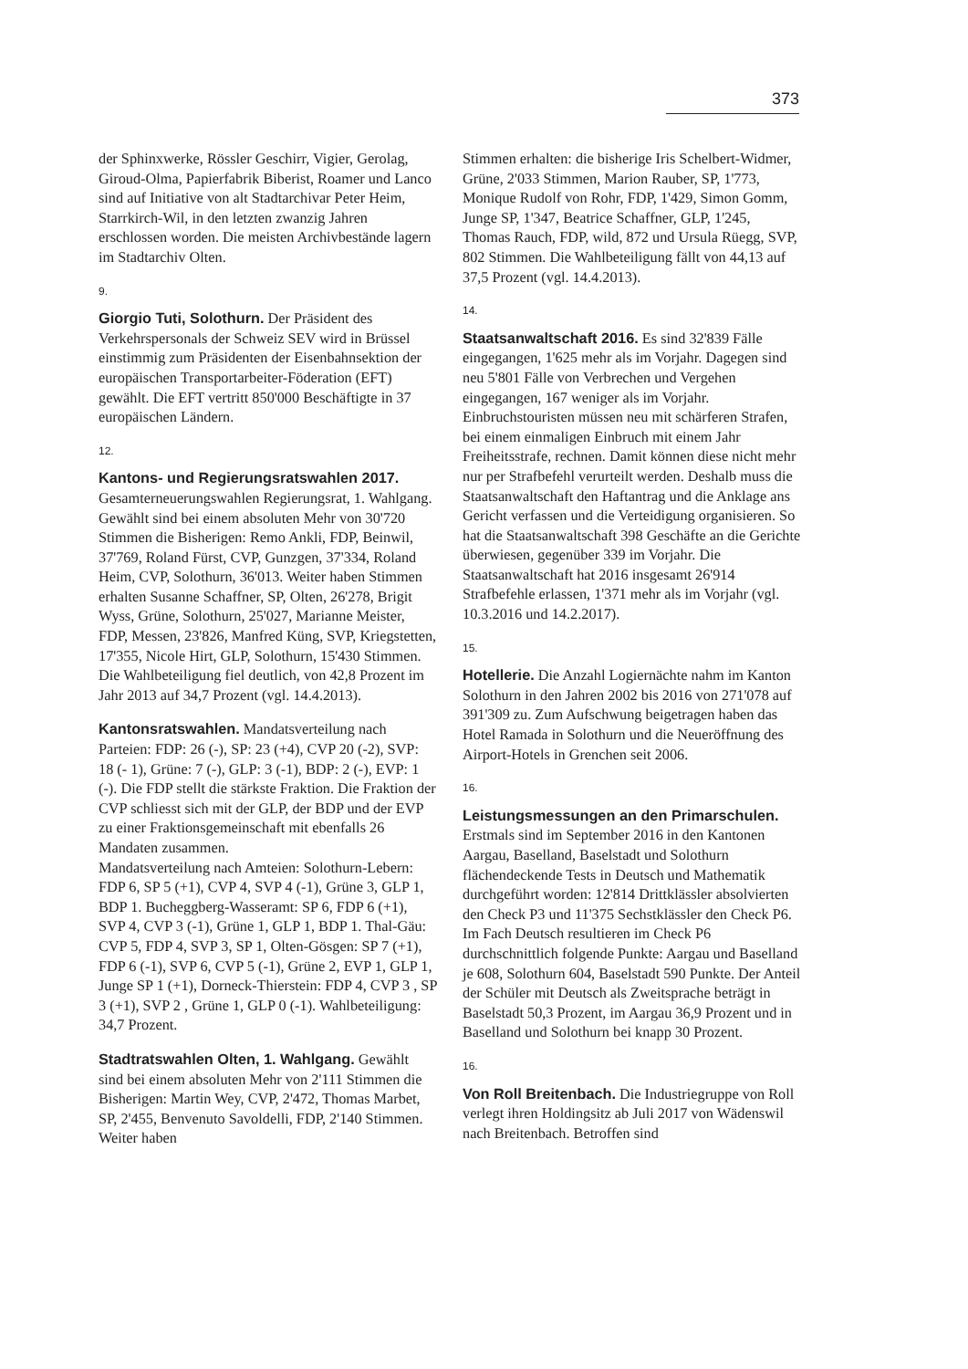373
der Sphinxwerke, Rössler Geschirr, Vigier, Gerolag, Giroud-Olma, Papierfabrik Biberist, Roamer und Lanco sind auf Initiative von alt Stadtarchivar Peter Heim, Starrkirch-Wil, in den letzten zwanzig Jahren erschlossen worden. Die meisten Archivbestände lagern im Stadtarchiv Olten.
9.
Giorgio Tuti, Solothurn. Der Präsident des Verkehrspersonals der Schweiz SEV wird in Brüssel einstimmig zum Präsidenten der Eisenbahnsektion der europäischen Transportarbeiter-Föderation (EFT) gewählt. Die EFT vertritt 850'000 Beschäftigte in 37 europäischen Ländern.
12.
Kantons- und Regierungsratswahlen 2017. Gesamterneuerungswahlen Regierungsrat, 1. Wahlgang. Gewählt sind bei einem absoluten Mehr von 30'720 Stimmen die Bisherigen: Remo Ankli, FDP, Beinwil, 37'769, Roland Fürst, CVP, Gunzgen, 37'334, Roland Heim, CVP, Solothurn, 36'013. Weiter haben Stimmen erhalten Susanne Schaffner, SP, Olten, 26'278, Brigit Wyss, Grüne, Solothurn, 25'027, Marianne Meister, FDP, Messen, 23'826, Manfred Küng, SVP, Kriegstetten, 17'355, Nicole Hirt, GLP, Solothurn, 15'430 Stimmen. Die Wahlbeteiligung fiel deutlich, von 42,8 Prozent im Jahr 2013 auf 34,7 Prozent (vgl. 14.4.2013).
Kantonsratswahlen. Mandatsverteilung nach Parteien: FDP: 26 (-), SP: 23 (+4), CVP 20 (-2), SVP: 18 (- 1), Grüne: 7 (-), GLP: 3 (-1), BDP: 2 (-), EVP: 1 (-). Die FDP stellt die stärkste Fraktion. Die Fraktion der CVP schliesst sich mit der GLP, der BDP und der EVP zu einer Fraktionsgemeinschaft mit ebenfalls 26 Mandaten zusammen.
Mandatsverteilung nach Amteien: Solothurn-Lebern: FDP 6, SP 5 (+1), CVP 4, SVP 4 (-1), Grüne 3, GLP 1, BDP 1. Bucheggberg-Wasseramt: SP 6, FDP 6 (+1), SVP 4, CVP 3 (-1), Grüne 1, GLP 1, BDP 1. Thal-Gäu: CVP 5, FDP 4, SVP 3, SP 1, Olten-Gösgen: SP 7 (+1), FDP 6 (-1), SVP 6, CVP 5 (-1), Grüne 2, EVP 1, GLP 1, Junge SP 1 (+1), Dorneck-Thierstein: FDP 4, CVP 3 , SP 3 (+1), SVP 2 , Grüne 1, GLP 0 (-1). Wahlbeteiligung: 34,7 Prozent.
Stadtratswahlen Olten, 1. Wahlgang. Gewählt sind bei einem absoluten Mehr von 2'111 Stimmen die Bisherigen: Martin Wey, CVP, 2'472, Thomas Marbet, SP, 2'455, Benvenuto Savoldelli, FDP, 2'140 Stimmen. Weiter haben
Stimmen erhalten: die bisherige Iris Schelbert-Widmer, Grüne, 2'033 Stimmen, Marion Rauber, SP, 1'773, Monique Rudolf von Rohr, FDP, 1'429, Simon Gomm, Junge SP, 1'347, Beatrice Schaffner, GLP, 1'245, Thomas Rauch, FDP, wild, 872 und Ursula Rüegg, SVP, 802 Stimmen. Die Wahlbeteiligung fällt von 44,13 auf 37,5 Prozent (vgl. 14.4.2013).
14.
Staatsanwaltschaft 2016. Es sind 32'839 Fälle eingegangen, 1'625 mehr als im Vorjahr. Dagegen sind neu 5'801 Fälle von Verbrechen und Vergehen eingegangen, 167 weniger als im Vorjahr. Einbruchstouristen müssen neu mit schärferen Strafen, bei einem einmaligen Einbruch mit einem Jahr Freiheitsstrafe, rechnen. Damit können diese nicht mehr nur per Strafbefehl verurteilt werden. Deshalb muss die Staatsanwaltschaft den Haftantrag und die Anklage ans Gericht verfassen und die Verteidigung organisieren. So hat die Staatsanwaltschaft 398 Geschäfte an die Gerichte überwiesen, gegenüber 339 im Vorjahr. Die Staatsanwaltschaft hat 2016 insgesamt 26'914 Strafbefehle erlassen, 1'371 mehr als im Vorjahr (vgl. 10.3.2016 und 14.2.2017).
15.
Hotellerie. Die Anzahl Logiernächte nahm im Kanton Solothurn in den Jahren 2002 bis 2016 von 271'078 auf 391'309 zu. Zum Aufschwung beigetragen haben das Hotel Ramada in Solothurn und die Neueröffnung des Airport-Hotels in Grenchen seit 2006.
16.
Leistungsmessungen an den Primarschulen. Erstmals sind im September 2016 in den Kantonen Aargau, Baselland, Baselstadt und Solothurn flächendeckende Tests in Deutsch und Mathematik durchgeführt worden: 12'814 Drittklässler absolvierten den Check P3 und 11'375 Sechstklässler den Check P6. Im Fach Deutsch resultieren im Check P6 durchschnittlich folgende Punkte: Aargau und Baselland je 608, Solothurn 604, Baselstadt 590 Punkte. Der Anteil der Schüler mit Deutsch als Zweitsprache beträgt in Baselstadt 50,3 Prozent, im Aargau 36,9 Prozent und in Baselland und Solothurn bei knapp 30 Prozent.
16.
Von Roll Breitenbach. Die Industriegruppe von Roll verlegt ihren Holdingsitz ab Juli 2017 von Wädenswil nach Breitenbach. Betroffen sind